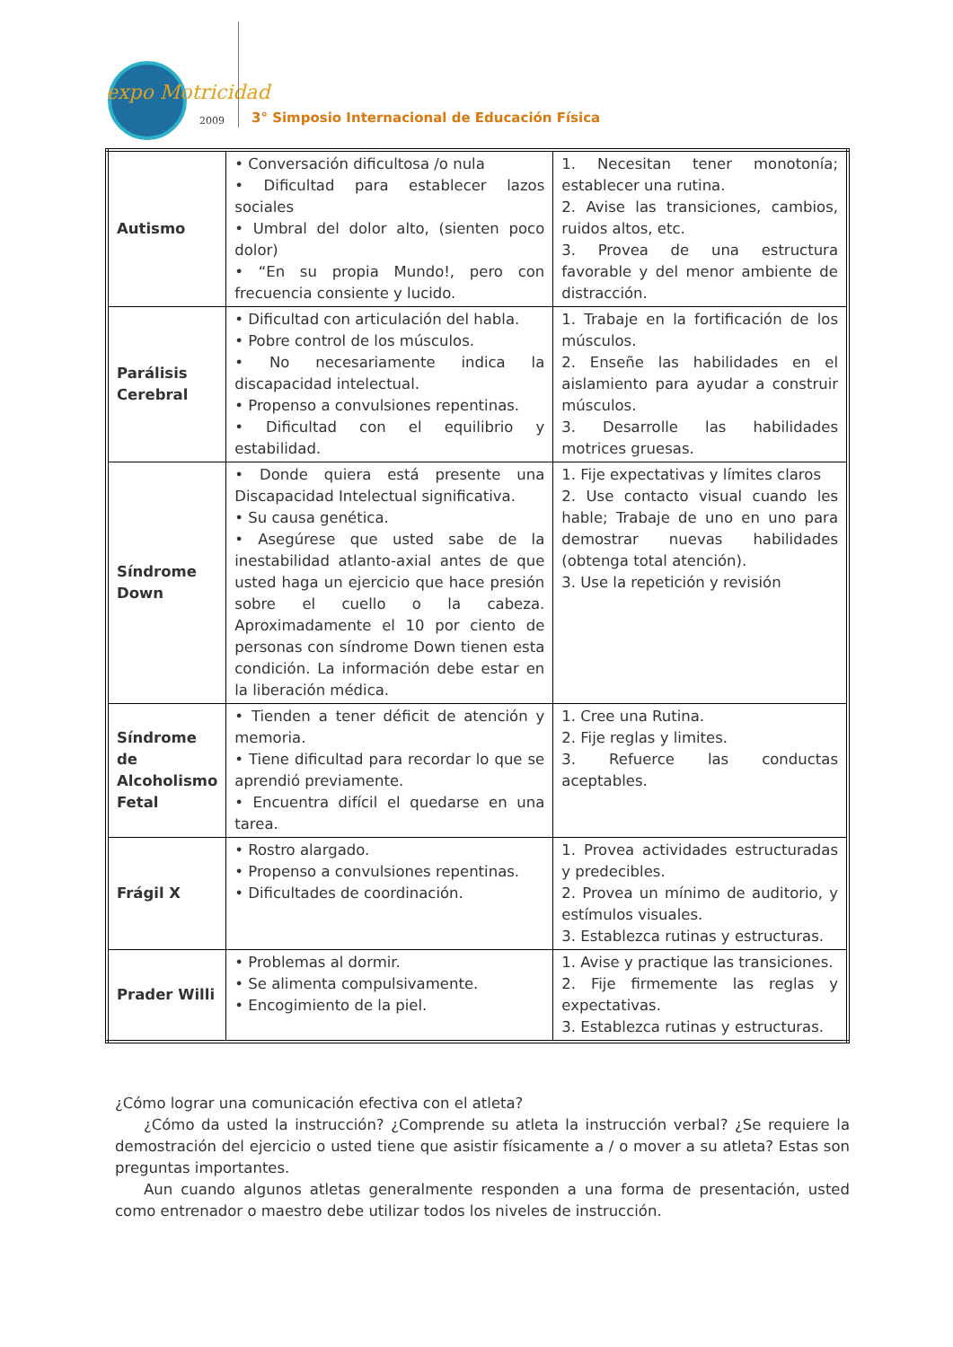expo Motricidad
2009
3° Simposio Internacional de Educación Física
| Autismo | • Conversación dificultosa /o nula • Dificultad para establecer lazos sociales • Umbral del dolor alto, (sienten poco dolor) • “En su propia Mundo!, pero con frecuencia consiente y lucido. | 1. Necesitan tener monotonía; establecer una rutina. 2. Avise las transiciones, cambios, ruidos altos, etc. 3. Provea de una estructura favorable y del menor ambiente de distracción. |
| Parálisis Cerebral | • Dificultad con articulación del habla. • Pobre control de los músculos. • No necesariamente indica la discapacidad intelectual. • Propenso a convulsiones repentinas. • Dificultad con el equilibrio y estabilidad. | 1. Trabaje en la fortificación de los músculos. 2. Enseñe las habilidades en el aislamiento para ayudar a construir músculos. 3. Desarrolle las habilidades motrices gruesas. |
| Síndrome Down | • Donde quiera está presente una Discapacidad Intelectual significativa. • Su causa genética. • Asegúrese que usted sabe de la inestabilidad atlanto-axial antes de que usted haga un ejercicio que hace presión sobre el cuello o la cabeza. Aproximadamente el 10 por ciento de personas con síndrome Down tienen esta condición. La información debe estar en la liberación médica. | 1. Fije expectativas y límites claros 2. Use contacto visual cuando les hable; Trabaje de uno en uno para demostrar nuevas habilidades (obtenga total atención). 3. Use la repetición y revisión |
| Síndrome de Alcoholismo Fetal | • Tienden a tener déficit de atención y memoria. • Tiene dificultad para recordar lo que se aprendió previamente. • Encuentra difícil el quedarse en una tarea. | 1. Cree una Rutina. 2. Fije reglas y limites. 3. Refuerce las conductas aceptables. |
| Frágil X | • Rostro alargado. • Propenso a convulsiones repentinas. • Dificultades de coordinación. | 1. Provea actividades estructuradas y predecibles. 2. Provea un mínimo de auditorio, y estímulos visuales. 3. Establezca rutinas y estructuras. |
| Prader Willi | • Problemas al dormir. • Se alimenta compulsivamente. • Encogimiento de la piel. | 1. Avise y practique las transiciones. 2. Fije firmemente las reglas y expectativas. 3. Establezca rutinas y estructuras. |
¿Cómo lograr una comunicación efectiva con el atleta?
¿Cómo da usted la instrucción? ¿Comprende su atleta la instrucción verbal? ¿Se requiere la demostración del ejercicio o usted tiene que asistir físicamente a / o mover a su atleta? Estas son preguntas importantes.
Aun cuando algunos atletas generalmente responden a una forma de presentación, usted como entrenador o maestro debe utilizar todos los niveles de instrucción.